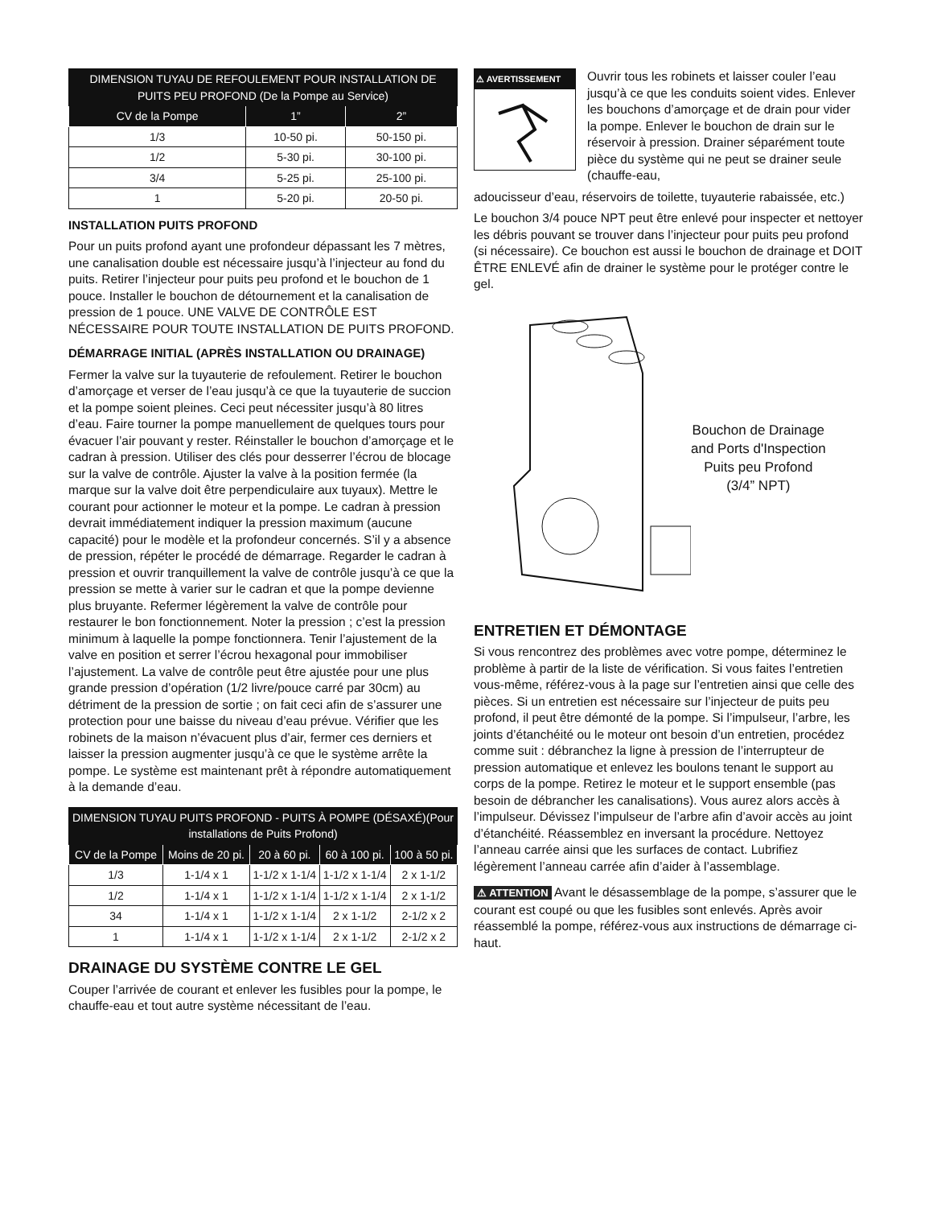| DIMENSION TUYAU DE REFOULEMENT POUR INSTALLATION DE PUITS PEU PROFOND (De la Pompe au Service) | | |
| --- | --- | --- |
| CV de la Pompe | 1” | 2” |
| 1/3 | 10-50 pi. | 50-150 pi. |
| 1/2 | 5-30 pi. | 30-100 pi. |
| 3/4 | 5-25 pi. | 25-100 pi. |
| 1 | 5-20 pi. | 20-50 pi. |
INSTALLATION PUITS PROFOND
Pour un puits profond ayant une profondeur dépassant les 7 mètres, une canalisation double est nécessaire jusqu’à l’injecteur au fond du puits. Retirer l’injecteur pour puits peu profond et le bouchon de 1 pouce. Installer le bouchon de détournement et la canalisation de pression de 1 pouce. UNE VALVE DE CONTRÔLE EST NÉCESSAIRE POUR TOUTE INSTALLATION DE PUITS PROFOND.
DÉMARRAGE INITIAL (APRÈS INSTALLATION OU DRAINAGE)
Fermer la valve sur la tuyauterie de refoulement. Retirer le bouchon d’amorçage et verser de l’eau jusqu’à ce que la tuyauterie de succion et la pompe soient pleines. Ceci peut nécessiter jusqu’à 80 litres d’eau. Faire tourner la pompe manuellement de quelques tours pour évacuer l’air pouvant y rester. Réinstaller le bouchon d’amorçage et le cadran à pression. Utiliser des clés pour desserrer l’écrou de blocage sur la valve de contrôle. Ajuster la valve à la position fermée (la marque sur la valve doit être perpendiculaire aux tuyaux). Mettre le courant pour actionner le moteur et la pompe. Le cadran à pression devrait immédiatement indiquer la pression maximum (aucune capacité) pour le modèle et la profondeur concernés. S’il y a absence de pression, répéter le procédé de démarrage. Regarder le cadran à pression et ouvrir tranquillement la valve de contrôle jusqu’à ce que la pression se mette à varier sur le cadran et que la pompe devienne plus bruyante. Refermer légèrement la valve de contrôle pour restaurer le bon fonctionnement. Noter la pression ; c’est la pression minimum à laquelle la pompe fonctionnera. Tenir l’ajustement de la valve en position et serrer l’écrou hexagonal pour immobiliser l’ajustement. La valve de contrôle peut être ajustée pour une plus grande pression d’opération (1/2 livre/pouce carré par 30cm) au détriment de la pression de sortie ; on fait ceci afin de s’assurer une protection pour une baisse du niveau d’eau prévue. Vérifier que les robinets de la maison n’évacuent plus d’air, fermer ces derniers et laisser la pression augmenter jusqu’à ce que le système arrête la pompe. Le système est maintenant prêt à répondre automatiquement à la demande d’eau.
| DIMENSION TUYAU PUITS PROFOND - PUITS À POMPE (DÉSAXÉ)(Pour installations de Puits Profond) | | | | |
| --- | --- | --- | --- | --- |
| CV de la Pompe | Moins de 20 pi. | 20 à 60 pi. | 60 à 100 pi. | 100 à 50 pi. |
| 1/3 | 1-1/4 x 1 | 1-1/2 x 1-1/4 | 1-1/2 x 1-1/4 | 2 x 1-1/2 |
| 1/2 | 1-1/4 x 1 | 1-1/2 x 1-1/4 | 1-1/2 x 1-1/4 | 2 x 1-1/2 |
| 34 | 1-1/4 x 1 | 1-1/2 x 1-1/4 | 2 x 1-1/2 | 2-1/2 x 2 |
| 1 | 1-1/4 x 1 | 1-1/2 x 1-1/4 | 2 x 1-1/2 | 2-1/2 x 2 |
DRAINAGE DU SYSTÈME CONTRE LE GEL
Couper l’arrivée de courant et enlever les fusibles pour la pompe, le chauffe-eau et tout autre système nécessitant de l’eau.
⚠ AVERTISSEMENT
Ouvrir tous les robinets et laisser couler l’eau jusqu’à ce que les conduits soient vides. Enlever les bouchons d’amorçage et de drain pour vider la pompe. Enlever le bouchon de drain sur le réservoir à pression. Drainer séparément toute pièce du système qui ne peut se drainer seule (chauffe-eau,
adoucisseur d’eau, réservoirs de toilette, tuyauterie rabaissée, etc.)
Le bouchon 3/4 pouce NPT peut être enlevé pour inspecter et nettoyer les débris pouvant se trouver dans l’injecteur pour puits peu profond (si nécessaire). Ce bouchon est aussi le bouchon de drainage et DOIT ÊTRE ENLEVÉ afin de drainer le système pour le protéger contre le gel.
Bouchon de Drainage
and Ports d'Inspection
Puits peu Profond
(3/4” NPT)
ENTRETIEN ET DÉMONTAGE
Si vous rencontrez des problèmes avec votre pompe, déterminez le problème à partir de la liste de vérification. Si vous faites l’entretien vous-même, référez-vous à la page sur l’entretien ainsi que celle des pièces. Si un entretien est nécessaire sur l’injecteur de puits peu profond, il peut être démonté de la pompe. Si l’impulseur, l’arbre, les joints d’étanchéité ou le moteur ont besoin d’un entretien, procédez comme suit : débranchez la ligne à pression de l’interrupteur de pression automatique et enlevez les boulons tenant le support au corps de la pompe. Retirez le moteur et le support ensemble (pas besoin de débrancher les canalisations). Vous aurez alors accès à l’impulseur. Dévissez l’impulseur de l’arbre afin d’avoir accès au joint d’étanchéité. Réassemblez en inversant la procédure. Nettoyez l’anneau carrée ainsi que les surfaces de contact. Lubrifiez légèrement l’anneau carrée afin d’aider à l’assemblage.
⚠ ATTENTION Avant le désassemblage de la pompe, s’assurer que le courant est coupé ou que les fusibles sont enlevés. Après avoir réassemblé la pompe, référez-vous aux instructions de démarrage ci-haut.